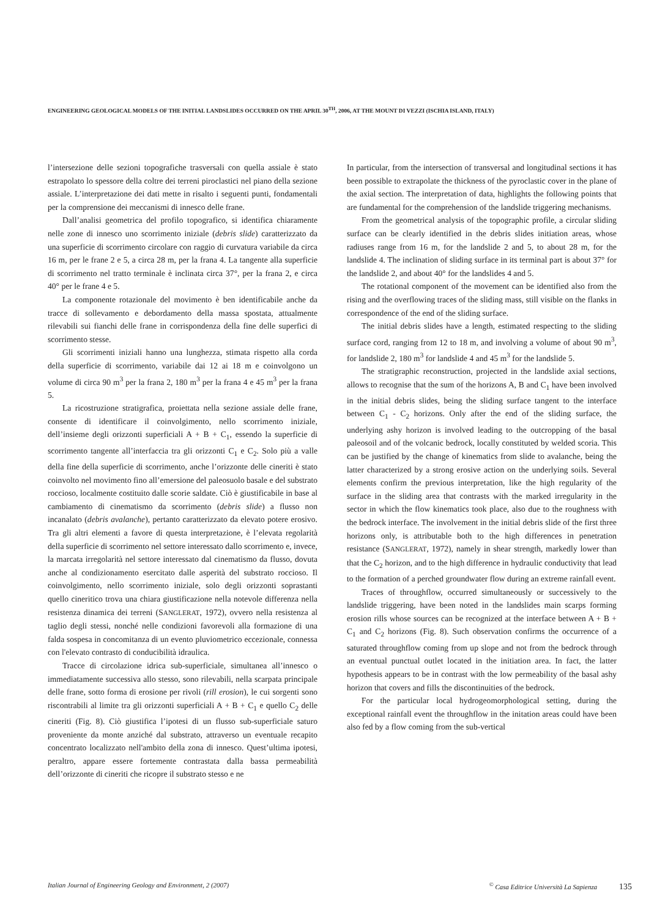ENGINEERING GEOLOGICAL MODELS OF THE INITIAL LANDSLIDES OCCURRED ON THE APRIL 30<sup>TH</sup>, 2006, AT THE MOUNT DI VEZZI (ISCHIA ISLAND, ITALY)
l’intersezione delle sezioni topografiche trasversali con quella assiale è stato estrapolato lo spessore della coltre dei terreni piroclastici nel piano della sezione assiale. L’interpretazione dei dati mette in risalto i seguenti punti, fondamentali per la comprensione dei meccanismi di innesco delle frane.
Dall’analisi geometrica del profilo topografico, si identifica chiaramente nelle zone di innesco uno scorrimento iniziale (debris slide) caratterizzato da una superficie di scorrimento circolare con raggio di curvatura variabile da circa 16 m, per le frane 2 e 5, a circa 28 m, per la frana 4. La tangente alla superficie di scorrimento nel tratto terminale è inclinata circa 37°, per la frana 2, e circa 40° per le frane 4 e 5.
La componente rotazionale del movimento è ben identificabile anche da tracce di sollevamento e debordamento della massa spostata, attualmente rilevabili sui fianchi delle frane in corrispondenza della fine delle superfici di scorrimento stesse.
Gli scorrimenti iniziali hanno una lunghezza, stimata rispetto alla corda della superficie di scorrimento, variabile dai 12 ai 18 m e coinvolgono un volume di circa 90 m<sup>3</sup> per la frana 2, 180 m<sup>3</sup> per la frana 4 e 45 m<sup>3</sup> per la frana 5.
La ricostruzione stratigrafica, proiettata nella sezione assiale delle frane, consente di identificare il coinvolgimento, nello scorrimento iniziale, dell’insieme degli orizzonti superficiali A + B + C<sub>1</sub>, essendo la superficie di scorrimento tangente all’interfaccia tra gli orizzonti C<sub>1</sub> e C<sub>2</sub>. Solo più a valle della fine della superficie di scorrimento, anche l’orizzonte delle cineriti è stato coinvolto nel movimento fino all’emersione del paleosuolo basale e del substrato roccioso, localmente costituito dalle scorie saldate. Ciò è giustificabile in base al cambiamento di cinematismo da scorrimento (debris slide) a flusso non incanalato (debris avalanche), pertanto caratterizzato da elevato potere erosivo. Tra gli altri elementi a favore di questa interpretazione, è l’elevata regolarità della superficie di scorrimento nel settore interessato dallo scorrimento e, invece, la marcata irregolarità nel settore interessato dal cinematismo da flusso, dovuta anche al condizionamento esercitato dalle asperità del substrato roccioso. Il coinvolgimento, nello scorrimento iniziale, solo degli orizzonti soprastanti quello cineritico trova una chiara giustificazione nella notevole differenza nella resistenza dinamica dei terreni (SANGLERAT, 1972), ovvero nella resistenza al taglio degli stessi, nonché nelle condizioni favorevoli alla formazione di una falda sospesa in concomitanza di un evento pluviometrico eccezionale, connessa con l'elevato contrasto di conducibilità idraulica.
Tracce di circolazione idrica sub-superficiale, simultanea all’innesco o immediatamente successiva allo stesso, sono rilevabili, nella scarpata principale delle frane, sotto forma di erosione per rivoli (rill erosion), le cui sorgenti sono riscontrabili al limite tra gli orizzonti superficiali A + B + C<sub>1</sub> e quello C<sub>2</sub> delle cineriti (Fig. 8). Ciò giustifica l’ipotesi di un flusso sub-superficiale saturo proveniente da monte anziché dal substrato, attraverso un eventuale recapito concentrato localizzato nell'ambito della zona di innesco. Quest’ultima ipotesi, peraltro, appare essere fortemente contrastata dalla bassa permeabilità dell’orizzonte di cineriti che ricopre il substrato stesso e ne
In particular, from the intersection of transversal and longitudinal sections it has been possible to extrapolate the thickness of the pyroclastic cover in the plane of the axial section. The interpretation of data, highlights the following points that are fundamental for the comprehension of the landslide triggering mechanisms.
From the geometrical analysis of the topographic profile, a circular sliding surface can be clearly identified in the debris slides initiation areas, whose radiuses range from 16 m, for the landslide 2 and 5, to about 28 m, for the landslide 4. The inclination of sliding surface in its terminal part is about 37° for the landslide 2, and about 40° for the landslides 4 and 5.
The rotational component of the movement can be identified also from the rising and the overflowing traces of the sliding mass, still visible on the flanks in correspondence of the end of the sliding surface.
The initial debris slides have a length, estimated respecting to the sliding surface cord, ranging from 12 to 18 m, and involving a volume of about 90 m<sup>3</sup>, for landslide 2, 180 m<sup>3</sup> for landslide 4 and 45 m<sup>3</sup> for the landslide 5.
The stratigraphic reconstruction, projected in the landslide axial sections, allows to recognise that the sum of the horizons A, B and C<sub>1</sub> have been involved in the initial debris slides, being the sliding surface tangent to the interface between C<sub>1</sub> - C<sub>2</sub> horizons. Only after the end of the sliding surface, the underlying ashy horizon is involved leading to the outcropping of the basal paleosoil and of the volcanic bedrock, locally constituted by welded scoria. This can be justified by the change of kinematics from slide to avalanche, being the latter characterized by a strong erosive action on the underlying soils. Several elements confirm the previous interpretation, like the high regularity of the surface in the sliding area that contrasts with the marked irregularity in the sector in which the flow kinematics took place, also due to the roughness with the bedrock interface. The involvement in the initial debris slide of the first three horizons only, is attributable both to the high differences in penetration resistance (SANGLERAT, 1972), namely in shear strength, markedly lower than that the C<sub>2</sub> horizon, and to the high difference in hydraulic conductivity that lead to the formation of a perched groundwater flow during an extreme rainfall event.
Traces of throughflow, occurred simultaneously or successively to the landslide triggering, have been noted in the landslides main scarps forming erosion rills whose sources can be recognized at the interface between A + B + C<sub>1</sub> and C<sub>2</sub> horizons (Fig. 8). Such observation confirms the occurrence of a saturated throughflow coming from up slope and not from the bedrock through an eventual punctual outlet located in the initiation area. In fact, the latter hypothesis appears to be in contrast with the low permeability of the basal ashy horizon that covers and fills the discontinuities of the bedrock.
For the particular local hydrogeomorphological setting, during the exceptional rainfall event the throughflow in the initation areas could have been also fed by a flow coming from the sub-vertical
Italian Journal of Engineering Geology and Environment, 2 (2007)<sup>©</sup> Casa Editrice Università La Sapienza 135